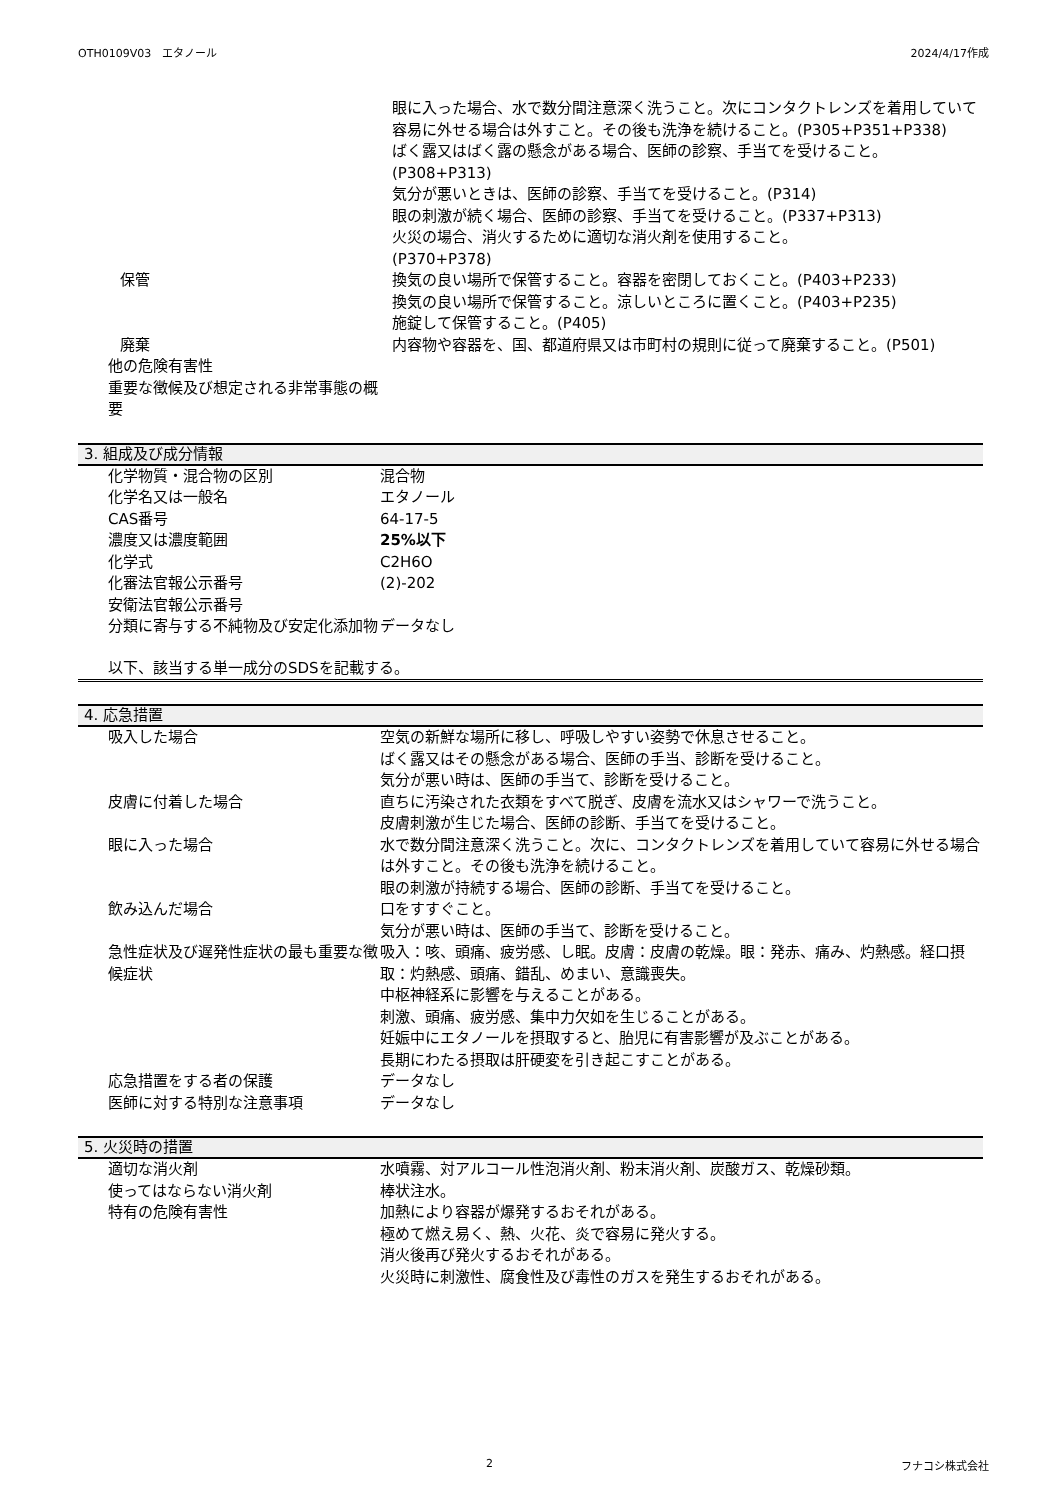OTH0109V03　エタノール 2024/4/17作成
| | 眼に入った場合、水で数分間注意深く洗うこと。次にコンタクトレンズを着用していて容易に外せる場合は外すこと。その後も洗浄を続けること。(P305+P351+P338) ばく露又はばく露の懸念がある場合、医師の診察、手当てを受けること。(P308+P313) 気分が悪いときは、医師の診察、手当てを受けること。(P314) 眼の刺激が続く場合、医師の診察、手当てを受けること。(P337+P313) 火災の場合、消火するために適切な消火剤を使用すること。 (P370+P378) |
| 保管 | 換気の良い場所で保管すること。容器を密閉しておくこと。(P403+P233) 換気の良い場所で保管すること。涼しいところに置くこと。(P403+P235) 施錠して保管すること。(P405) |
| 廃棄 | 内容物や容器を、国、都道府県又は市町村の規則に従って廃棄すること。(P501) |
| 他の危険有害性 重要な徴候及び想定される非常事態の概要 | |
3. 組成及び成分情報
| 化学物質・混合物の区別 | 混合物 |
| 化学名又は一般名 | エタノール |
| CAS番号 | 64-17-5 |
| 濃度又は濃度範囲 | 25%以下 |
| 化学式 | C2H6O |
| 化審法官報公示番号 | (2)-202 |
| 安衛法官報公示番号 | |
| 分類に寄与する不純物及び安定化添加物 | データなし |
以下、該当する単一成分のSDSを記載する。
4. 応急措置
| 吸入した場合 | 空気の新鮮な場所に移し、呼吸しやすい姿勢で休息させること。 ばく露又はその懸念がある場合、医師の手当、診断を受けること。 気分が悪い時は、医師の手当て、診断を受けること。 |
| 皮膚に付着した場合 | 直ちに汚染された衣類をすべて脱ぎ、皮膚を流水又はシャワーで洗うこと。 皮膚刺激が生じた場合、医師の診断、手当てを受けること。 |
| 眼に入った場合 | 水で数分間注意深く洗うこと。次に、コンタクトレンズを着用していて容易に外せる場合は外すこと。その後も洗浄を続けること。 眼の刺激が持続する場合、医師の診断、手当てを受けること。 |
| 飲み込んだ場合 | 口をすすぐこと。 気分が悪い時は、医師の手当て、診断を受けること。 |
| 急性症状及び遅発性症状の最も重要な徴候症状 | 吸入：咳、頭痛、疲労感、し眠。皮膚：皮膚の乾燥。眼：発赤、痛み、灼熱感。経口摂取：灼熱感、頭痛、錯乱、めまい、意識喪失。 中枢神経系に影響を与えることがある。 刺激、頭痛、疲労感、集中力欠如を生じることがある。 妊娠中にエタノールを摂取すると、胎児に有害影響が及ぶことがある。 長期にわたる摂取は肝硬変を引き起こすことがある。 |
| 応急措置をする者の保護 | データなし |
| 医師に対する特別な注意事項 | データなし |
5. 火災時の措置
| 適切な消火剤 | 水噴霧、対アルコール性泡消火剤、粉末消火剤、炭酸ガス、乾燥砂類。 |
| 使ってはならない消火剤 | 棒状注水。 |
| 特有の危険有害性 | 加熱により容器が爆発するおそれがある。 極めて燃え易く、熱、火花、炎で容易に発火する。 消火後再び発火するおそれがある。 火災時に刺激性、腐食性及び毒性のガスを発生するおそれがある。 |
2 フナコシ株式会社